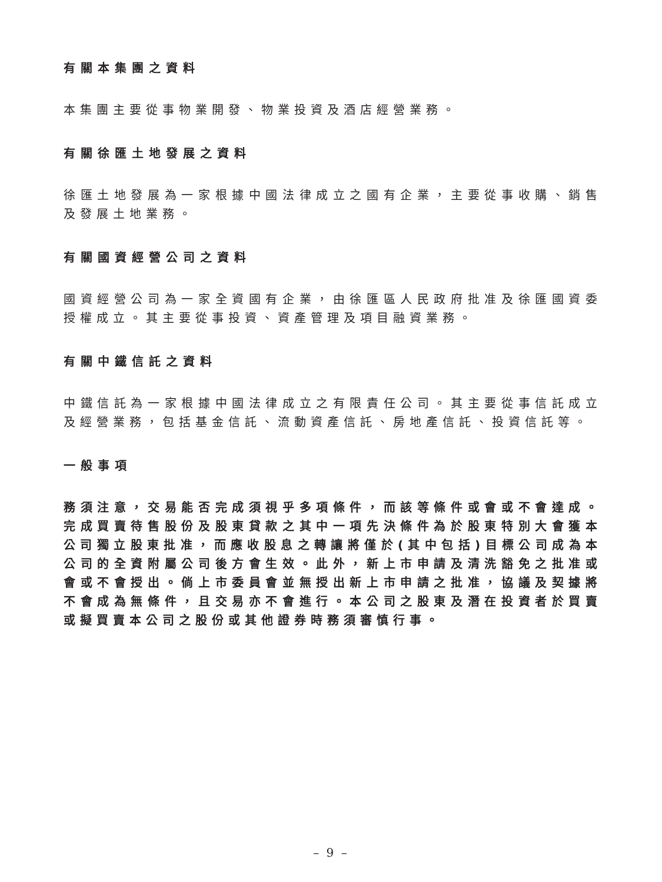有關本集團之資料
本集團主要從事物業開發、物業投資及酒店經營業務。
有關徐匯土地發展之資料
徐匯土地發展為一家根據中國法律成立之國有企業，主要從事收購、銷售及發展土地業務。
有關國資經營公司之資料
國資經營公司為一家全資國有企業，由徐匯區人民政府批准及徐匯國資委授權成立。其主要從事投資、資產管理及項目融資業務。
有關中鐵信託之資料
中鐵信託為一家根據中國法律成立之有限責任公司。其主要從事信託成立及經營業務，包括基金信託、流動資產信託、房地產信託、投資信託等。
一般事項
務須注意，交易能否完成須視乎多項條件，而該等條件或會或不會達成。完成買賣待售股份及股東貸款之其中一項先決條件為於股東特別大會獲本公司獨立股東批准，而應收股息之轉讓將僅於(其中包括)目標公司成為本公司的全資附屬公司後方會生效。此外，新上市申請及清洗豁免之批准或會或不會授出。倘上市委員會並無授出新上市申請之批准，協議及契據將不會成為無條件，且交易亦不會進行。本公司之股東及潛在投資者於買賣或擬買賣本公司之股份或其他證券時務須審慎行事。
– 9 –